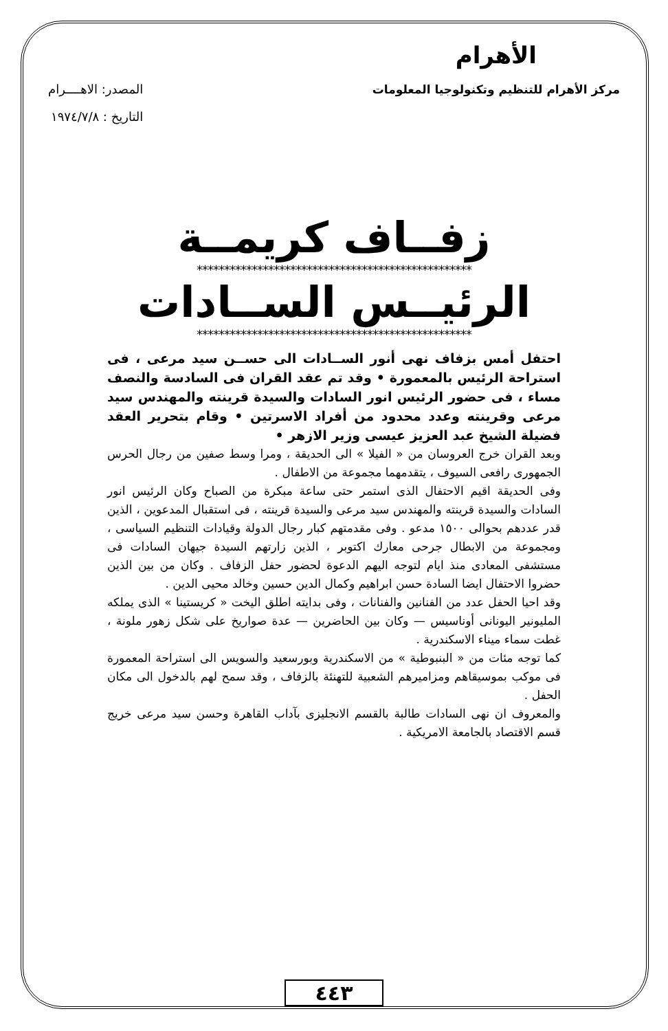الأهرام
مركز الأهرام للتنظيم وتكنولوجيا المعلومات
المصدر: الاهــــرام
التاريخ : ١٩٧٤/٧/٨
زفــاف كريمــة
**************************************************
الرئيــس الســادات
**************************************************
احتفل أمس بزفاف نهى أنور الســادات الى حســن سيد مرعى ، فى استراحة الرئيس بالمعمورة • وقد تم عقد القران فى السادسة والنصف مساء ، فى حضور الرئيس انور السادات والسيدة قرينته والمهندس سيد مرعى وقرينته وعدد محدود من أفراد الاسرتين • وقام بتحرير العقد فضيلة الشيخ عبد العزيز عيسى وزير الازهر •
وبعد القران خرج العروسان من « الفيلا » الى الحديقة ، ومرا وسط صفين من رجال الحرس الجمهورى رافعى السيوف ، يتقدمهما مجموعة من الاطفال .
وفى الحديقة اقيم الاحتفال الذى استمر حتى ساعة مبكرة من الصباح وكان الرئيس انور السادات والسيدة قرينته والمهندس سيد مرعى والسيدة قرينته ، فى استقبال المدعوين ، الذين قدر عددهم بحوالى ١٥٠٠ مدعو . وفى مقدمتهم كبار رجال الدولة وقيادات التنظيم السياسى ، ومجموعة من الابطال جرحى معارك اكتوبر ، الذين زارتهم السيدة جيهان السادات فى مستشفى المعادى منذ ايام لتوجه اليهم الدعوة لحضور حفل الزفاف . وكان من بين الذين حضروا الاحتفال ايضا السادة حسن ابراهيم وكمال الدين حسين وخالد محيى الدين .
وقد احيا الحفل عدد من الفنانين والفنانات ، وفى بدايته اطلق اليخت « كريستينا » الذى يملكه المليونير اليونانى أوناسيس — وكان بين الحاضرين — عدة صواريخ على شكل زهور ملونة ، غطت سماء ميناء الاسكندرية .
كما توجه مئات من « البنبوطية » من الاسكندرية وبورسعيد والسويس الى استراحة المعمورة فى موكب بموسيقاهم ومزاميرهم الشعبية للتهنئة بالزفاف ، وقد سمح لهم بالدخول الى مكان الحفل .
والمعروف ان نهى السادات طالبة بالقسم الانجليزى بآداب القاهرة وحسن سيد مرعى خريج قسم الاقتصاد بالجامعة الامريكية .
٤٤٣